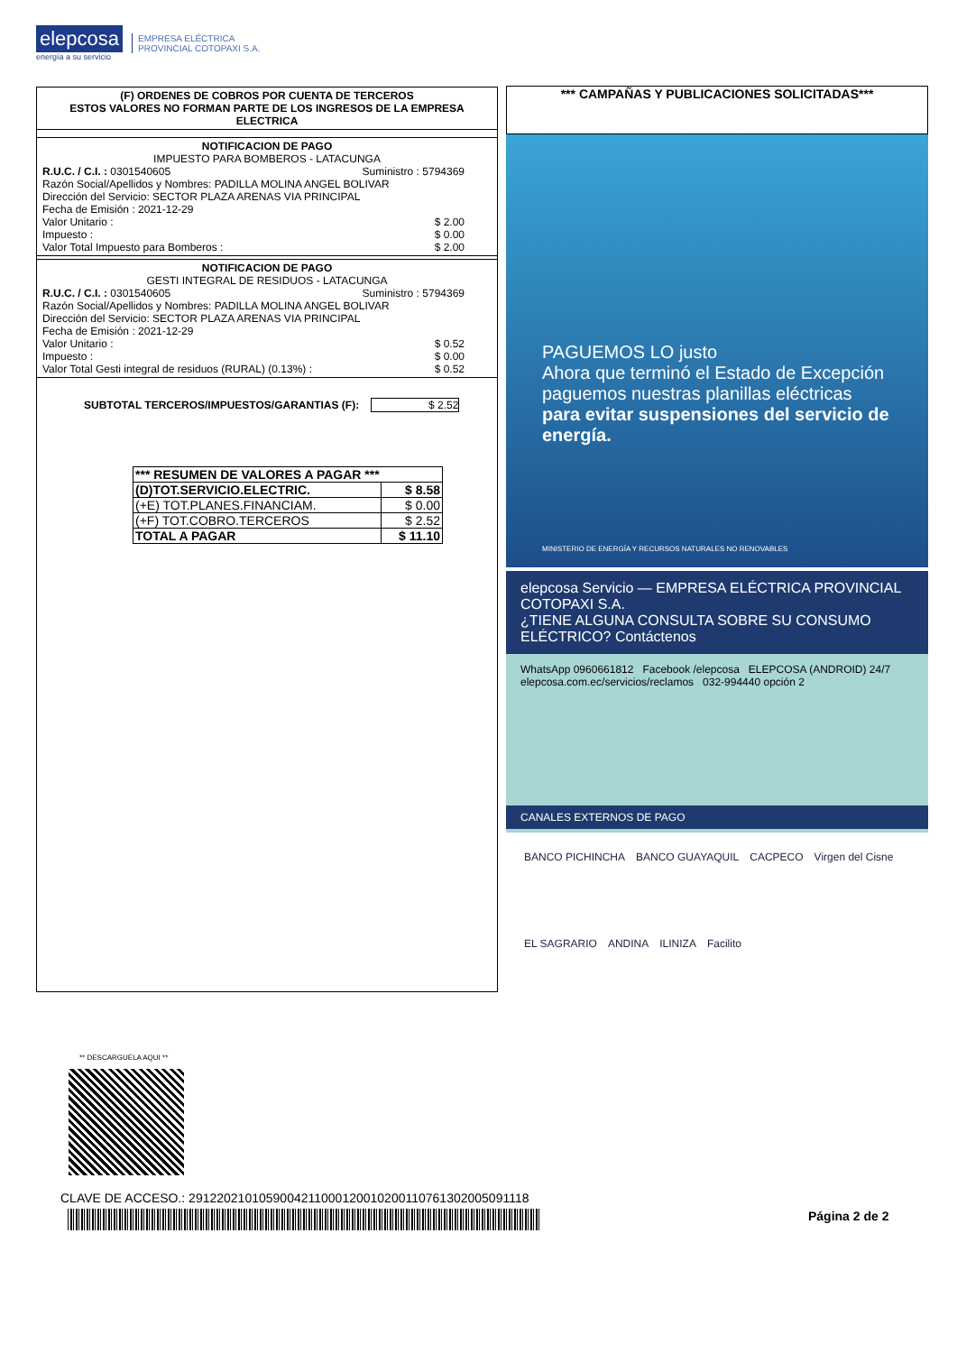elepcosa
energía a su servicio
EMPRESA ELÉCTRICA
PROVINCIAL COTOPAXI S.A.
(F) ORDENES DE COBROS POR CUENTA DE TERCEROS
ESTOS VALORES NO FORMAN PARTE DE LOS INGRESOS DE LA EMPRESA ELECTRICA
NOTIFICACION DE PAGO
IMPUESTO PARA BOMBEROS - LATACUNGA
R.U.C. / C.I. : 0301540605 Suministro : 5794369
Razón Social/Apellidos y Nombres: PADILLA MOLINA ANGEL BOLIVAR
Dirección del Servicio: SECTOR PLAZA ARENAS VIA PRINCIPAL
Fecha de Emisión : 2021-12-29
Valor Unitario : $ 2.00
Impuesto : $ 0.00
Valor Total Impuesto para Bomberos : $ 2.00
NOTIFICACION DE PAGO
GESTI INTEGRAL DE RESIDUOS - LATACUNGA
R.U.C. / C.I. : 0301540605 Suministro : 5794369
Razón Social/Apellidos y Nombres: PADILLA MOLINA ANGEL BOLIVAR
Dirección del Servicio: SECTOR PLAZA ARENAS VIA PRINCIPAL
Fecha de Emisión : 2021-12-29
Valor Unitario : $ 0.52
Impuesto : $ 0.00
Valor Total Gesti integral de residuos (RURAL) (0.13%) : $ 0.52
SUBTOTAL TERCEROS/IMPUESTOS/GARANTIAS (F): $ 2.52
| *** RESUMEN DE VALORES A PAGAR *** | |
| --- | --- |
| (D)TOT.SERVICIO.ELECTRIC. | $ 8.58 |
| (+E) TOT.PLANES.FINANCIAM. | $ 0.00 |
| (+F) TOT.COBRO.TERCEROS | $ 2.52 |
| TOTAL A PAGAR | $ 11.10 |
*** CAMPAÑAS Y PUBLICACIONES SOLICITADAS***
PAGUEMOS LO justo
Ahora que terminó el Estado de Excepción paguemos nuestras planillas eléctricas para evitar suspensiones del servicio de energía.
MINISTERIO DE ENERGÍA Y RECURSOS NATURALES NO RENOVABLES
elepcosa Servicio — EMPRESA ELÉCTRICA PROVINCIAL COTOPAXI S.A.
¿TIENE ALGUNA CONSULTA SOBRE SU CONSUMO ELÉCTRICO? Contáctenos
WhatsApp 0960661812 Facebook /elepcosa ELEPCOSA (ANDROID) 24/7 elepcosa.com.ec/servicios/reclamos 032-994440 opción 2
CANALES EXTERNOS DE PAGO
BANCO PICHINCHA BANCO GUAYAQUIL CACPECO Virgen del Cisne EL SAGRARIO ANDINA ILINIZA Facilito
** DESCARGUELA AQUI **
CLAVE DE ACCESO.: 2912202101059004211000120010200110761302005091118
Página 2 de 2